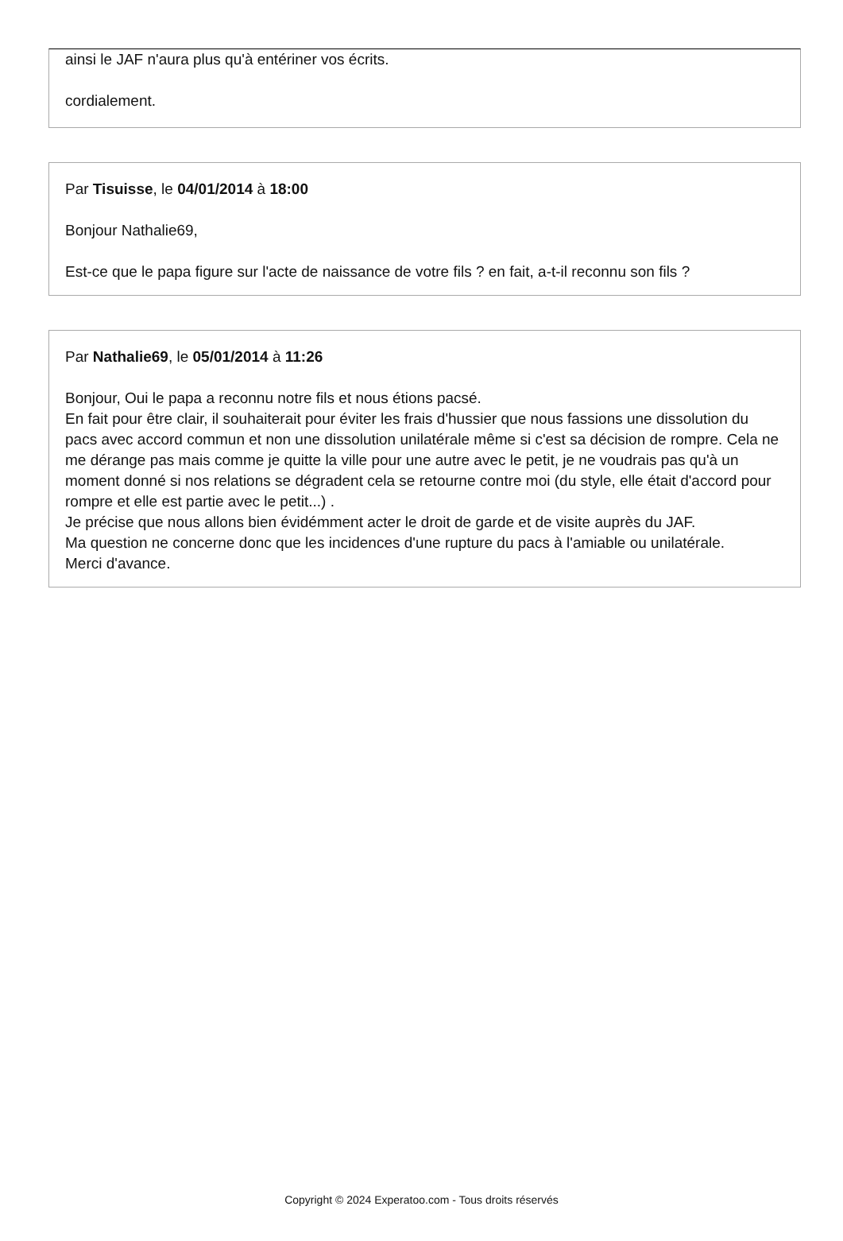ainsi le JAF n'aura plus qu'à entériner vos écrits.
cordialement.
Par Tisuisse, le 04/01/2014 à 18:00
Bonjour Nathalie69,
Est-ce que le papa figure sur l'acte de naissance de votre fils ? en fait, a-t-il reconnu son fils ?
Par Nathalie69, le 05/01/2014 à 11:26
Bonjour, Oui le papa a reconnu notre fils et nous étions pacsé.
En fait pour être clair, il souhaiterait pour éviter les frais d'hussier que nous fassions une dissolution du pacs avec accord commun et non une dissolution unilatérale même si c'est sa décision de rompre. Cela ne me dérange pas mais comme je quitte la ville pour une autre avec le petit, je ne voudrais pas qu'à un moment donné si nos relations se dégradent cela se retourne contre moi (du style, elle était d'accord pour rompre et elle est partie avec le petit...) .
Je précise que nous allons bien évidémment acter le droit de garde et de visite auprès du JAF.
Ma question ne concerne donc que les incidences d'une rupture du pacs à l'amiable ou unilatérale.
Merci d'avance.
Copyright © 2024 Experatoo.com - Tous droits réservés